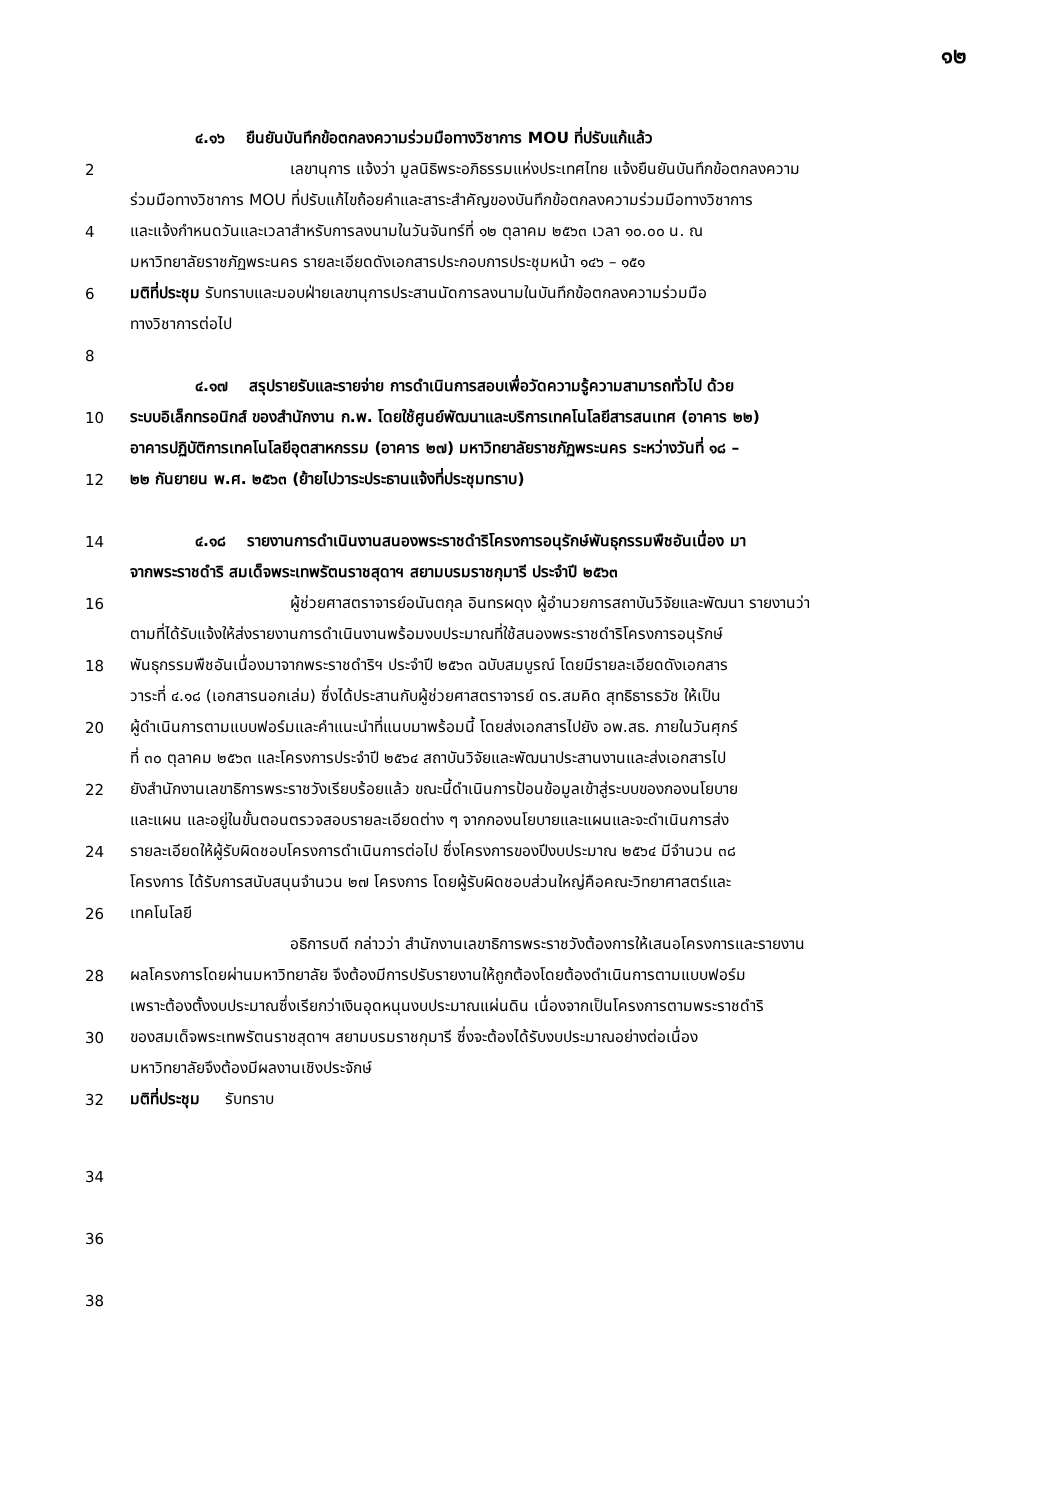๑๒
๔.๑๖ ยืนยันบันทึกข้อตกลงความร่วมมือทางวิชาการ MOU ที่ปรับแก้แล้ว
2 เลขานุการ แจ้งว่า มูลนิธิพระอภิธรรมแห่งประเทศไทย แจ้งยืนยันบันทึกข้อตกลงความ
ร่วมมือทางวิชาการ MOU ที่ปรับแก้ไขถ้อยคำและสาระสำคัญของบันทึกข้อตกลงความร่วมมือทางวิชาการ
4 และแจ้งกำหนดวันและเวลาสำหรับการลงนามในวันจันทร์ที่ ๑๒ ตุลาคม ๒๕๖๓ เวลา ๑๐.๐๐ น. ณ
มหาวิทยาลัยราชภัฏพระนคร รายละเอียดดังเอกสารประกอบการประชุมหน้า ๑๔๖ – ๑๕๑
6 มติที่ประชุม รับทราบและมอบฝ่ายเลขานุการประสานนัดการลงนามในบันทึกข้อตกลงความร่วมมือ
ทางวิชาการต่อไป
8
๔.๑๗ สรุปรายรับและรายจ่าย การดำเนินการสอบเพื่อวัดความรู้ความสามารถทั่วไป ด้วย
10 ระบบอิเล็กทรอนิกส์ ของสำนักงาน ก.พ. โดยใช้ศูนย์พัฒนาและบริการเทคโนโลยีสารสนเทศ (อาคาร ๒๒)
อาคารปฏิบัติการเทคโนโลยีอุตสาหกรรม (อาคาร ๒๗) มหาวิทยาลัยราชภัฏพระนคร ระหว่างวันที่ ๑๘ –
12 ๒๒ กันยายน พ.ศ. ๒๕๖๓ (ย้ายไปวาระประธานแจ้งที่ประชุมทราบ)
14 ๔.๑๘ รายงานการดำเนินงานสนองพระราชดำริโครงการอนุรักษ์พันธุกรรมพืชอันเนื่อง มา
จากพระราชดำริ สมเด็จพระเทพรัตนราชสุดาฯ สยามบรมราชกุมารี ประจำปี ๒๕๖๓
16 ผู้ช่วยศาสตราจารย์อนันตกุล อินทรผดุง ผู้อำนวยการสถาบันวิจัยและพัฒนา รายงานว่า
ตามที่ได้รับแจ้งให้ส่งรายงานการดำเนินงานพร้อมงบประมาณที่ใช้สนองพระราชดำริโครงการอนุรักษ์
18 พันธุกรรมพืชอันเนื่องมาจากพระราชดำริฯ ประจำปี ๒๕๖๓ ฉบับสมบูรณ์ โดยมีรายละเอียดดังเอกสาร
วาระที่ ๔.๑๘ (เอกสารนอกเล่ม) ซึ่งได้ประสานกับผู้ช่วยศาสตราจารย์ ดร.สมคิด สุทธิธารธวัช ให้เป็น
20 ผู้ดำเนินการตามแบบฟอร์มและคำแนะนำที่แนบมาพร้อมนี้ โดยส่งเอกสารไปยัง อพ.สธ. ภายในวันศุกร์
ที่ ๓๐ ตุลาคม ๒๕๖๓ และโครงการประจำปี ๒๕๖๔ สถาบันวิจัยและพัฒนาประสานงานและส่งเอกสารไป
22 ยังสำนักงานเลขาธิการพระราชวังเรียบร้อยแล้ว ขณะนี้ดำเนินการป้อนข้อมูลเข้าสู่ระบบของกองนโยบาย
และแผน และอยู่ในขั้นตอนตรวจสอบรายละเอียดต่าง ๆ จากกองนโยบายและแผนและจะดำเนินการส่ง
24 รายละเอียดให้ผู้รับผิดชอบโครงการดำเนินการต่อไป ซึ่งโครงการของปีงบประมาณ ๒๕๖๔ มีจำนวน ๓๘
โครงการ ได้รับการสนับสนุนจำนวน ๒๗ โครงการ โดยผู้รับผิดชอบส่วนใหญ่คือคณะวิทยาศาสตร์และ
26 เทคโนโลยี
อธิการบดี กล่าวว่า สำนักงานเลขาธิการพระราชวังต้องการให้เสนอโครงการและรายงาน
28 ผลโครงการโดยผ่านมหาวิทยาลัย จึงต้องมีการปรับรายงานให้ถูกต้องโดยต้องดำเนินการตามแบบฟอร์ม
เพราะต้องตั้งงบประมาณซึ่งเรียกว่าเงินอุดหนุนงบประมาณแผ่นดิน เนื่องจากเป็นโครงการตามพระราชดำริ
30 ของสมเด็จพระเทพรัตนราชสุดาฯ สยามบรมราชกุมารี ซึ่งจะต้องได้รับงบประมาณอย่างต่อเนื่อง
มหาวิทยาลัยจึงต้องมีผลงานเชิงประจักษ์
32 มติที่ประชุม รับทราบ
34
36
38